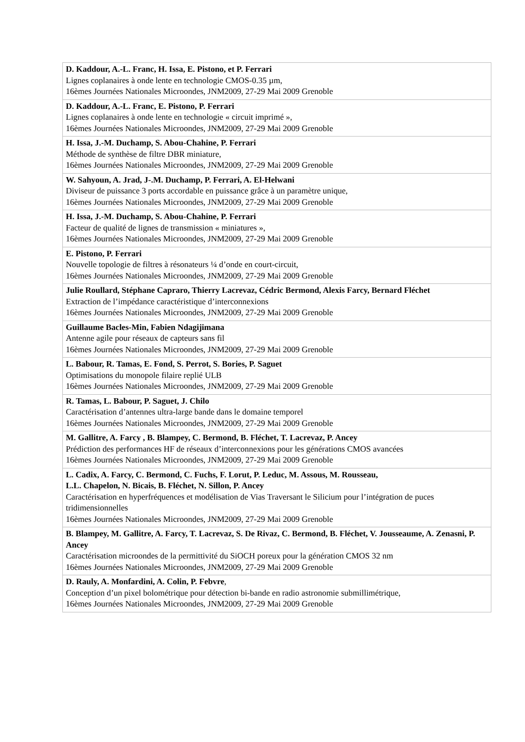| D. Kaddour, A.-L. Franc, H. Issa, E. Pistono, et P. Ferrari Lignes coplanaires à onde lente en technologie CMOS-0.35 µm, 16èmes Journées Nationales Microondes, JNM2009, 27-29 Mai 2009 Grenoble |
| D. Kaddour, A.-L. Franc, E. Pistono, P. Ferrari Lignes coplanaires à onde lente en technologie « circuit imprimé », 16èmes Journées Nationales Microondes, JNM2009, 27-29 Mai 2009 Grenoble |
| H. Issa, J.-M. Duchamp, S. Abou-Chahine, P. Ferrari Méthode de synthèse de filtre DBR miniature, 16èmes Journées Nationales Microondes, JNM2009, 27-29 Mai 2009 Grenoble |
| W. Sahyoun, A. Jrad, J-.M. Duchamp, P. Ferrari, A. El-Helwani Diviseur de puissance 3 ports accordable en puissance grâce à un paramètre unique, 16èmes Journées Nationales Microondes, JNM2009, 27-29 Mai 2009 Grenoble |
| H. Issa, J.-M. Duchamp, S. Abou-Chahine, P. Ferrari Facteur de qualité de lignes de transmission « miniatures », 16èmes Journées Nationales Microondes, JNM2009, 27-29 Mai 2009 Grenoble |
| E. Pistono, P. Ferrari Nouvelle topologie de filtres à résonateurs ¼ d’onde en court-circuit, 16èmes Journées Nationales Microondes, JNM2009, 27-29 Mai 2009 Grenoble |
| Julie Roullard, Stéphane Capraro, Thierry Lacrevaz, Cédric Bermond, Alexis Farcy, Bernard Fléchet Extraction de l’impédance caractéristique d’interconnexions 16èmes Journées Nationales Microondes, JNM2009, 27-29 Mai 2009 Grenoble |
| Guillaume Bacles-Min, Fabien Ndagijimana Antenne agile pour réseaux de capteurs sans fil 16èmes Journées Nationales Microondes, JNM2009, 27-29 Mai 2009 Grenoble |
| L. Babour, R. Tamas, E. Fond, S. Perrot, S. Bories, P. Saguet Optimisations du monopole filaire replié ULB 16èmes Journées Nationales Microondes, JNM2009, 27-29 Mai 2009 Grenoble |
| R. Tamas, L. Babour, P. Saguet, J. Chilo Caractérisation d’antennes ultra-large bande dans le domaine temporel 16èmes Journées Nationales Microondes, JNM2009, 27-29 Mai 2009 Grenoble |
| M. Gallitre, A. Farcy , B. Blampey, C. Bermond, B. Fléchet, T. Lacrevaz, P. Ancey Prédiction des performances HF de réseaux d’interconnexions pour les générations CMOS avancées 16èmes Journées Nationales Microondes, JNM2009, 27-29 Mai 2009 Grenoble |
| L. Cadix, A. Farcy, C. Bermond, C. Fuchs, F. Lorut, P. Leduc, M. Assous, M. Rousseau, L.L. Chapelon, N. Bicais, B. Fléchet, N. Sillon, P. Ancey Caractérisation en hyperfréquences et modélisation de Vias Traversant le Silicium pour l’intégration de puces tridimensionnelles 16èmes Journées Nationales Microondes, JNM2009, 27-29 Mai 2009 Grenoble |
| B. Blampey, M. Gallitre, A. Farcy, T. Lacrevaz, S. De Rivaz, C. Bermond, B. Fléchet, V. Jousseaume, A. Zenasni, P. Ancey Caractérisation microondes de la permittivité du SiOCH poreux pour la génération CMOS 32 nm 16èmes Journées Nationales Microondes, JNM2009, 27-29 Mai 2009 Grenoble |
| D. Rauly, A. Monfardini, A. Colin, P. Febvre , Conception d’un pixel bolométrique pour détection bi-bande en radio astronomie submillimétrique, 16èmes Journées Nationales Microondes, JNM2009, 27-29 Mai 2009 Grenoble |